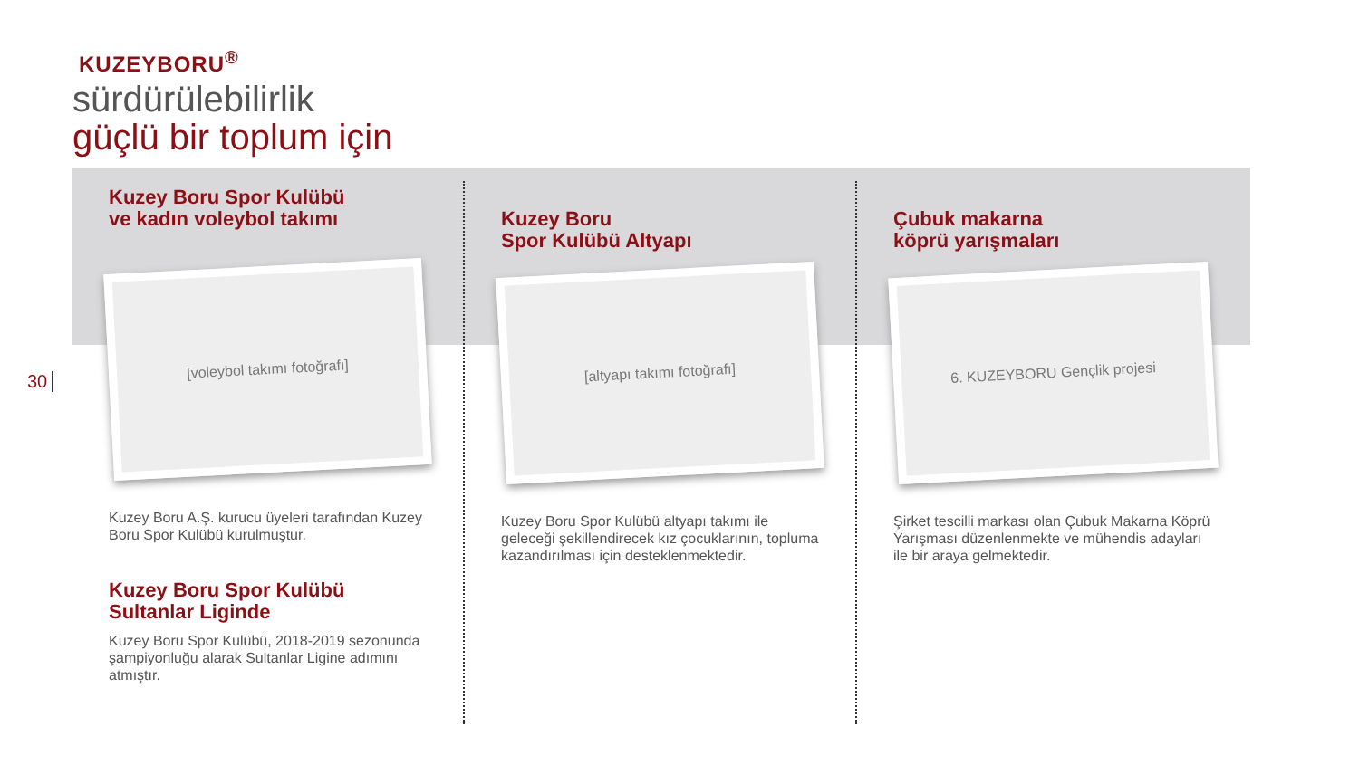KUZEYBORU<sup>®</sup>
sürdürülebilirlik
güçlü bir toplum için
30
Kuzey Boru Spor Kulübü
ve kadın voleybol takımı
[voleybol takımı fotoğrafı]
Kuzey Boru A.Ş. kurucu üyeleri tarafından Kuzey Boru Spor Kulübü kurulmuştur.
Kuzey Boru Spor Kulübü
Sultanlar Liginde
Kuzey Boru Spor Kulübü, 2018-2019 sezonunda şampiyonluğu alarak Sultanlar Ligine adımını atmıştır.
Kuzey Boru
Spor Kulübü Altyapı
[altyapı takımı fotoğrafı]
Kuzey Boru Spor Kulübü altyapı takımı ile geleceği şekillendirecek kız çocuklarının, topluma kazandırılması için desteklenmektedir.
Çubuk makarna
köprü yarışmaları
6. KUZEYBORU Gençlik projesi
Şirket tescilli markası olan Çubuk Makarna Köprü Yarışması düzenlenmekte ve mühendis adayları ile bir araya gelmektedir.